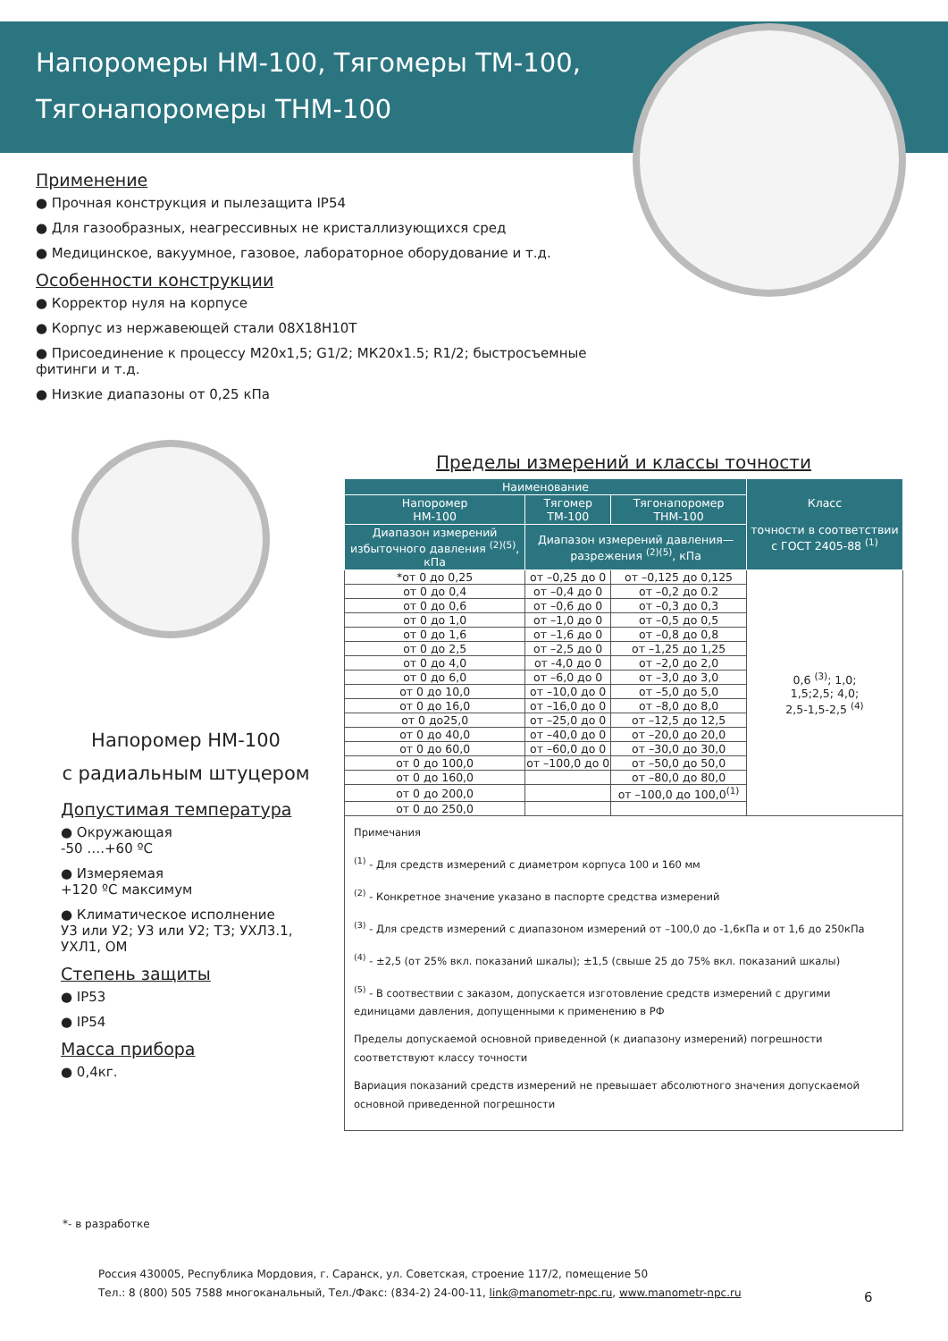Напоромеры НМ-100, Тягомеры ТМ-100,
Тягонапоромеры ТНМ-100
Применение
● Прочная конструкция и пылезащита IP54
● Для газообразных, неагрессивных не кристаллизующихся сред
● Медицинское, вакуумное, газовое, лабораторное оборудование и т.д.
Особенности конструкции
● Корректор нуля на корпусе
● Корпус из нержавеющей стали 08Х18Н10Т
● Присоединение к процессу М20х1,5; G1/2; МК20х1.5; R1/2; быстросъемные фитинги и т.д.
● Низкие диапазоны от 0,25 кПа
Напоромер НМ-100
с радиальным штуцером
Допустимая температура
● Окружающая
-50 ….+60 ºС
● Измеряемая
+120 ºС максимум
● Климатическое исполнение
У3 или У2; У3 или У2; Т3; УХЛ3.1, УХЛ1, ОМ
Степень защиты
● IP53
● IP54
Масса прибора
● 0,4кг.
Пределы измерений и классы точности
| Наименование | | | Класс точности в соответствии с ГОСТ 2405-88 <sup>(1)</sup> |
| --- | --- | --- | --- |
| Напоромер НМ-100 | Тягомер ТМ-100 | Тягонапоромер ТНМ-100 | |
| Диапазон измерений избыточного давления <sup>(2)(5)</sup>, кПа | Диапазон измерений давления—разрежения <sup>(2)(5)</sup>, кПа | | |
| *от 0 до 0,25 | от –0,25 до 0 | от –0,125 до 0,125 | 0,6 <sup>(3)</sup>; 1,0; 1,5;2,5; 4,0; 2,5-1,5-2,5 <sup>(4)</sup> |
| от 0 до 0,4 | от –0,4 до 0 | от –0,2 до 0.2 | |
| от 0 до 0,6 | от –0,6 до 0 | от –0,3 до 0,3 | |
| от 0 до 1,0 | от –1,0 до 0 | от –0,5 до 0,5 | |
| от 0 до 1,6 | от –1,6 до 0 | от –0,8 до 0,8 | |
| от 0 до 2,5 | от –2,5 до 0 | от –1,25 до 1,25 | |
| от 0 до 4,0 | от -4,0 до 0 | от –2,0 до 2,0 | |
| от 0 до 6,0 | от –6,0 до 0 | от –3,0 до 3,0 | |
| от 0 до 10,0 | от –10,0 до 0 | от –5,0 до 5,0 | |
| от 0 до 16,0 | от –16,0 до 0 | от –8,0 до 8,0 | |
| от 0 до25,0 | от –25,0 до 0 | от –12,5 до 12,5 | |
| от 0 до 40,0 | от –40,0 до 0 | от –20,0 до 20,0 | |
| от 0 до 60,0 | от –60,0 до 0 | от –30,0 до 30,0 | |
| от 0 до 100,0 | от –100,0 до 0 | от –50,0 до 50,0 | |
| от 0 до 160,0 | | от –80,0 до 80,0 | |
| от 0 до 200,0 | | от –100,0 до 100,0<sup>(1)</sup> | |
| от 0 до 250,0 | | | |
Примечания
<sup>(1)</sup> - Для средств измерений с диаметром корпуса 100 и 160 мм
<sup>(2)</sup> - Конкретное значение указано в паспорте средства измерений
<sup>(3)</sup> - Для средств измерений с диапазоном измерений от –100,0 до -1,6кПа и от 1,6 до 250кПа
<sup>(4)</sup> - ±2,5 (от 25% вкл. показаний шкалы); ±1,5 (свыше 25 до 75% вкл. показаний шкалы)
<sup>(5)</sup> - В соотвествии с заказом, допускается изготовление средств измерений с другими единицами давления, допущенными к применению в РФ
Пределы допускаемой основной приведенной (к диапазону измерений) погрешности соответствуют классу точности
Вариация показаний средств измерений не превышает абсолютного значения допускаемой основной приведенной погрешности
*- в разработке
Россия 430005, Республика Мордовия, г. Саранск, ул. Советская, строение 117/2, помещение 50
Тел.: 8 (800) 505 7588 многоканальный, Тел./Факс: (834-2) 24-00-11, link@manometr-npc.ru, www.manometr-npc.ru
6